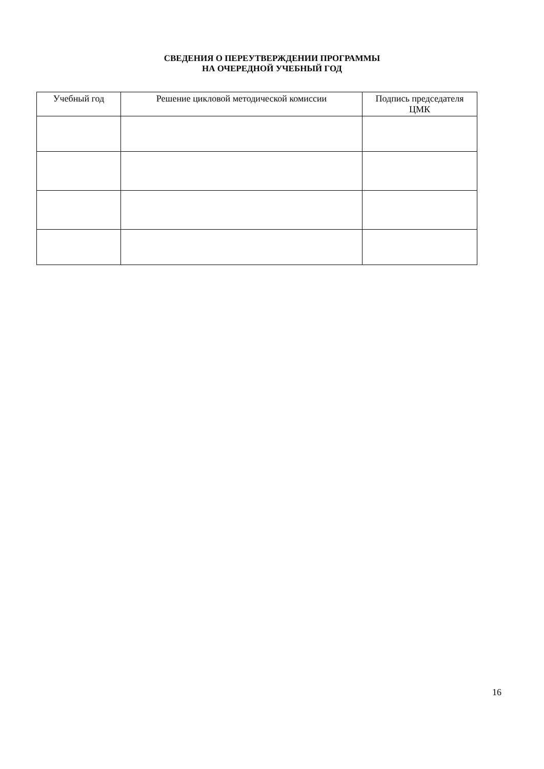СВЕДЕНИЯ О ПЕРЕУТВЕРЖДЕНИИ ПРОГРАММЫ
НА ОЧЕРЕДНОЙ УЧЕБНЫЙ ГОД
| Учебный год | Решение цикловой методической комиссии | Подпись председателя ЦМК |
| --- | --- | --- |
16